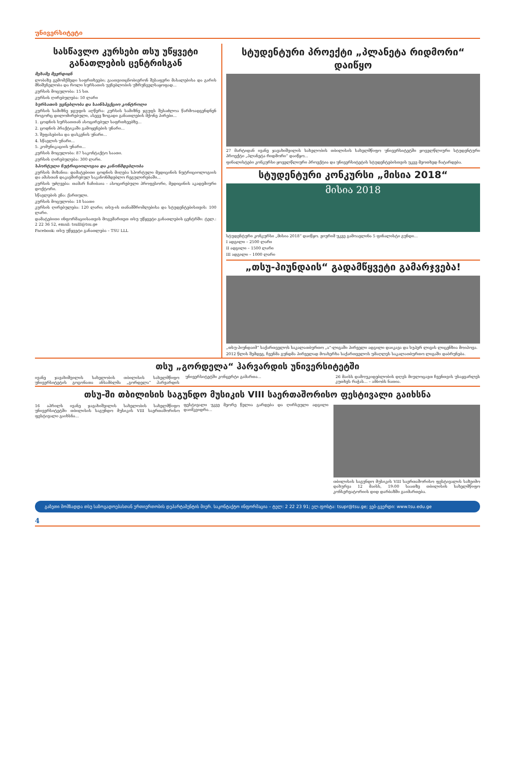უნივერსიტეტი
სასწავლო კურსები თსუ უწყვეტი განათლების ცენტრისგან
მეხამე მეჟრდიჲნ
ლობაზე გემომქმედი საფრთხეები; გაათვითცნობიერონ შესაფერი მასალებისა და გარის მნიშვნელობა და როლი სურსათის უვნებლობის უზრუნველსაყოფად...
კურსის მოცულობა: 15 სთ.
კურსის ღირებულება: 50 ლარი
სურსათის უვნებლობა და საინსპექციო კონტროლი
კურსის სამიზნე ჯგუფის აღწერა: კურსის სამიზნე ჯგუფს შესაძლოა წარმოადგენდნენ როგორც დილომირებული, ასევე ზოგადი განათლების მქონე პირები...
1. ცოდნის სურსათთან ასოცირებულ საფრთხეებზე...
2. ცოდნის პრაქტიკაში გამოყენების უნარი...
3. შეფასებისა და დასკვნის უნარი...
4. სწავლის უნარი...
5. კომუნიკაციის უნარი...
კურსის მოცულობა: 87 საკონტაქტო საათი.
კურსის ღირებულება: 300 ლარი.
სპორტული ნუტრიციოლოგია და კანონმდებლობა
კურსის მიზანია: დამატებითი ცოდნის მიღება სპორტული მედიცინის ნუტრიციოლოგიის და ამასთან დაკავშირებულ საკანონმდებლო რეგულირებაში...
კურსის უძღვება: თამარ ჩაჩიბაია - ასოცირებული პროფესორი, მედიცინის აკადემიური დოქტორი.
სწავლების ენა: ქართული.
კურსის მოცულობა: 18 საათი
კურსის ღირებულება: 120 ლარი; თსუ-ის თანამშრომლებისა და სტუდენტებისთვის: 100 ლარი.
დამატებითი ინფორმაციისათვის მოგვმართეთ თსუ უწყვეტი განათლების ცენტრში: ტელ.: 2 22 36 52, email: tsulll@tsu.ge
Facebook: თსუ უწყვეტი განათლება – TSU LLL
სტუდენტური პროექტი „პლანეტა რიდმორი“ დაიწყო
27 მარტიდან ივანე ჯავახიშვილის სახელობის თბილისის სახელმწიფო უნივერსიტეტში ყოველწლიური სტუდენტური პროექტი „პლანეტა რიდმორი“ დაიწყო...
ფინალისტები კონკურსი ყოველწლიური პროექტია და უნივერსიტეტის სტუდენტებისთვის უკვე მეოთხედ ჩატარდება.
სტუდენტური კონკურსი „მისია 2018“
მისია 2018
სტუდენტური კონკურსი „მისია 2018“ დაიწყო. ჟიურიმ უკვე გამოავლინა 5 ფინალისტი გუნდი...
I ადგილი – 2500 ლარი
II ადგილი – 1500 ლარი
III ადგილი – 1000 ლარი
„თსუ-ჰიუნდაის“ გადამწყვეტი გამარჯვება!
„თსუ-ჰიუნდაიმ“ საქართველოს საკალათბურთო „ა“-ლიგაში პირველი ადგილი დაიკავა და სუპერ ლიგის ლიცენზია მოიპოვა.
2012 წლის შემდეგ, ჩვენმა გუნდმა პირველად მოახერხა საქართველოს უმაღლეს საკალათბურთო ლიგაში დაბრუნება.
თსუ „გორდელა“ ჰარვარდის უნივერსიტეტში
ივანე ჯავახიშვილის სახელობის თბილისის სახელმწიფო უნივერსიტეტის გოგონათა ანსამბლმა „გორდელა“ ჰარვარდის უნივერსიტეტში კონცერტი გამართა...
26 მაისს დამოუკიდებლობის დღეს მიულოცავთ ჩვენთვის უსაყვარლეს კუთხეს რაჭას... – ამბობს ნათია.
თსუ-ში თბილისის საგუნდო მუსიკის VIII საერთაშორისო ფესტივალი გაიხსნა
16 აპრილს ივანე ჯავახიშვილის სახელობის სახელმწიფო უნივერსიტეტში თბილისის საგუნდო მუსიკის VIII საერთაშორისო ფესტივალი გაიხსნა...
ფესტივალი უკვე მეორე წელია გარდება და ღირსეული ადგილი დაიმკვიდრა...
თბილისის საგუნდო მუსიკის VIII საერთაშორისო ფესტივალის საზეიმო დახურვა 12 მაისს, 19:00 საათზე თბილისის სახელმწიფო კონსერვატორიის დიდ დარბაზში გაიმართება.
გაზეთი მომზადდა თსუ საზოგადოებასთან ურთიერთობის დეპარტამენტის მიერ. საკონტაქტო ინფორმაცია – ტელ: 2 22 23 91; ელ.ფოსტა: tsupr@tsu.ge; ვებ-გვერდი: www.tsu.edu.ge
4